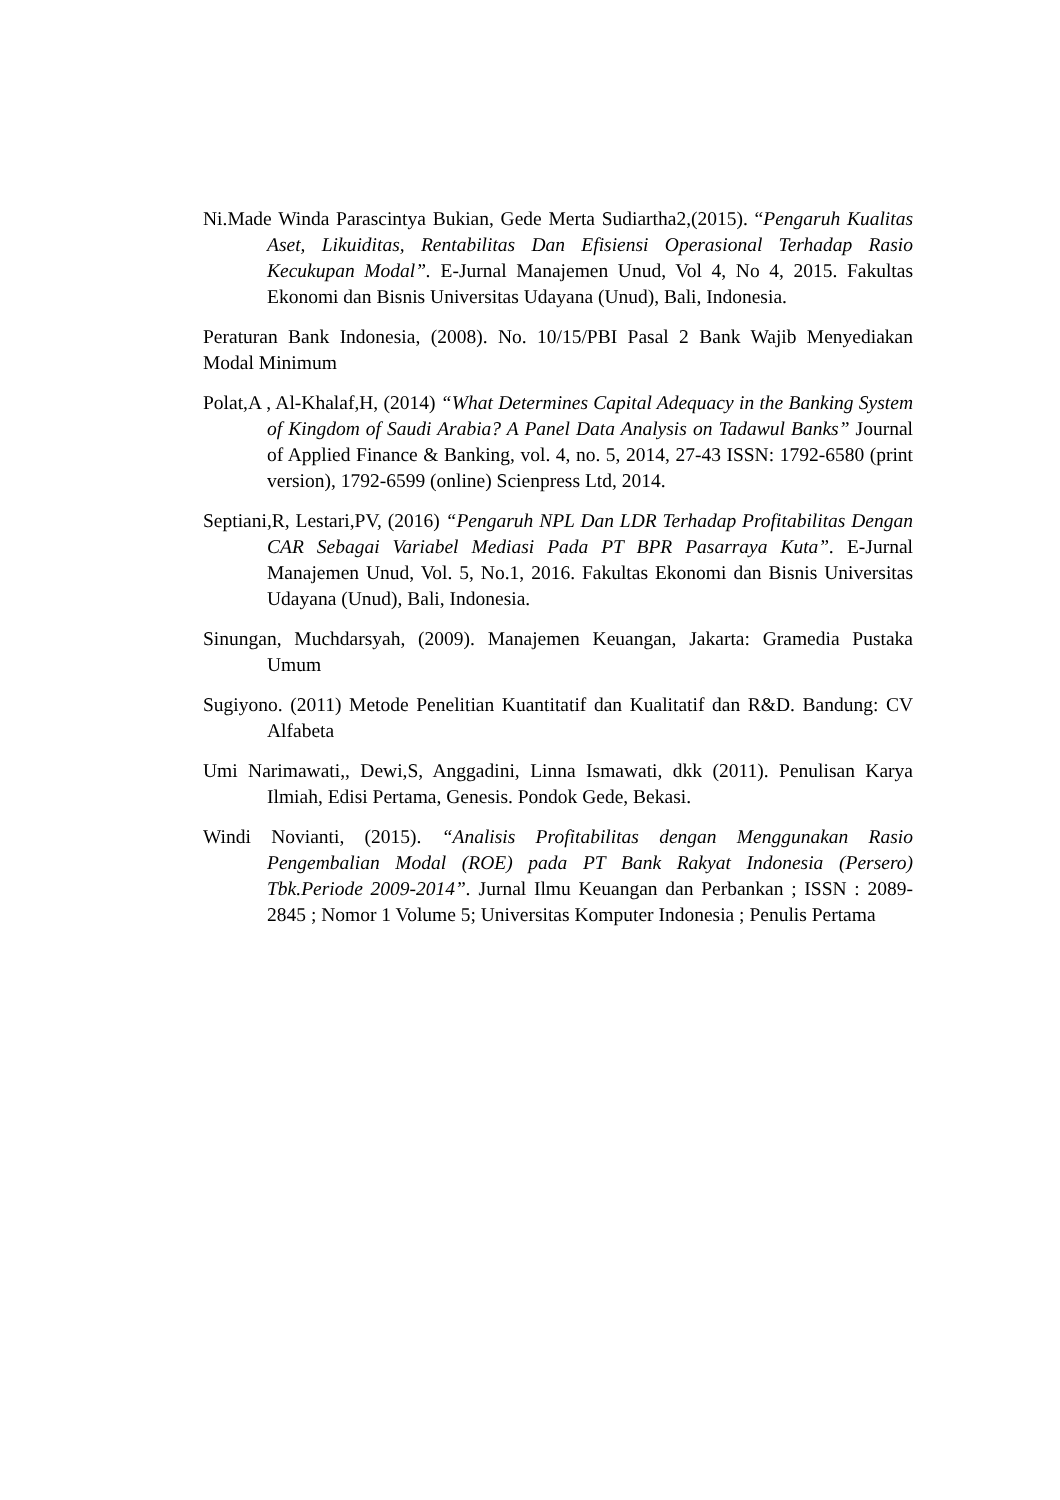Ni.Made Winda Parascintya Bukian, Gede Merta Sudiartha2,(2015). “Pengaruh Kualitas Aset, Likuiditas, Rentabilitas Dan Efisiensi Operasional Terhadap Rasio Kecukupan Modal”. E-Jurnal Manajemen Unud, Vol 4, No 4, 2015. Fakultas Ekonomi dan Bisnis Universitas Udayana (Unud), Bali, Indonesia.
Peraturan Bank Indonesia, (2008). No. 10/15/PBI Pasal 2 Bank Wajib Menyediakan Modal Minimum
Polat,A , Al-Khalaf,H, (2014) “What Determines Capital Adequacy in the Banking System of Kingdom of Saudi Arabia? A Panel Data Analysis on Tadawul Banks” Journal of Applied Finance & Banking, vol. 4, no. 5, 2014, 27-43 ISSN: 1792-6580 (print version), 1792-6599 (online) Scienpress Ltd, 2014.
Septiani,R, Lestari,PV, (2016) “Pengaruh NPL Dan LDR Terhadap Profitabilitas Dengan CAR Sebagai Variabel Mediasi Pada PT BPR Pasarraya Kuta”. E-Jurnal Manajemen Unud, Vol. 5, No.1, 2016. Fakultas Ekonomi dan Bisnis Universitas Udayana (Unud), Bali, Indonesia.
Sinungan, Muchdarsyah, (2009). Manajemen Keuangan, Jakarta: Gramedia Pustaka Umum
Sugiyono. (2011) Metode Penelitian Kuantitatif dan Kualitatif dan R&D. Bandung: CV Alfabeta
Umi Narimawati,, Dewi,S, Anggadini, Linna Ismawati, dkk (2011). Penulisan Karya Ilmiah, Edisi Pertama, Genesis. Pondok Gede, Bekasi.
Windi Novianti, (2015). “Analisis Profitabilitas dengan Menggunakan Rasio Pengembalian Modal (ROE) pada PT Bank Rakyat Indonesia (Persero) Tbk.Periode 2009-2014”. Jurnal Ilmu Keuangan dan Perbankan ; ISSN : 2089-2845 ; Nomor 1 Volume 5; Universitas Komputer Indonesia ; Penulis Pertama